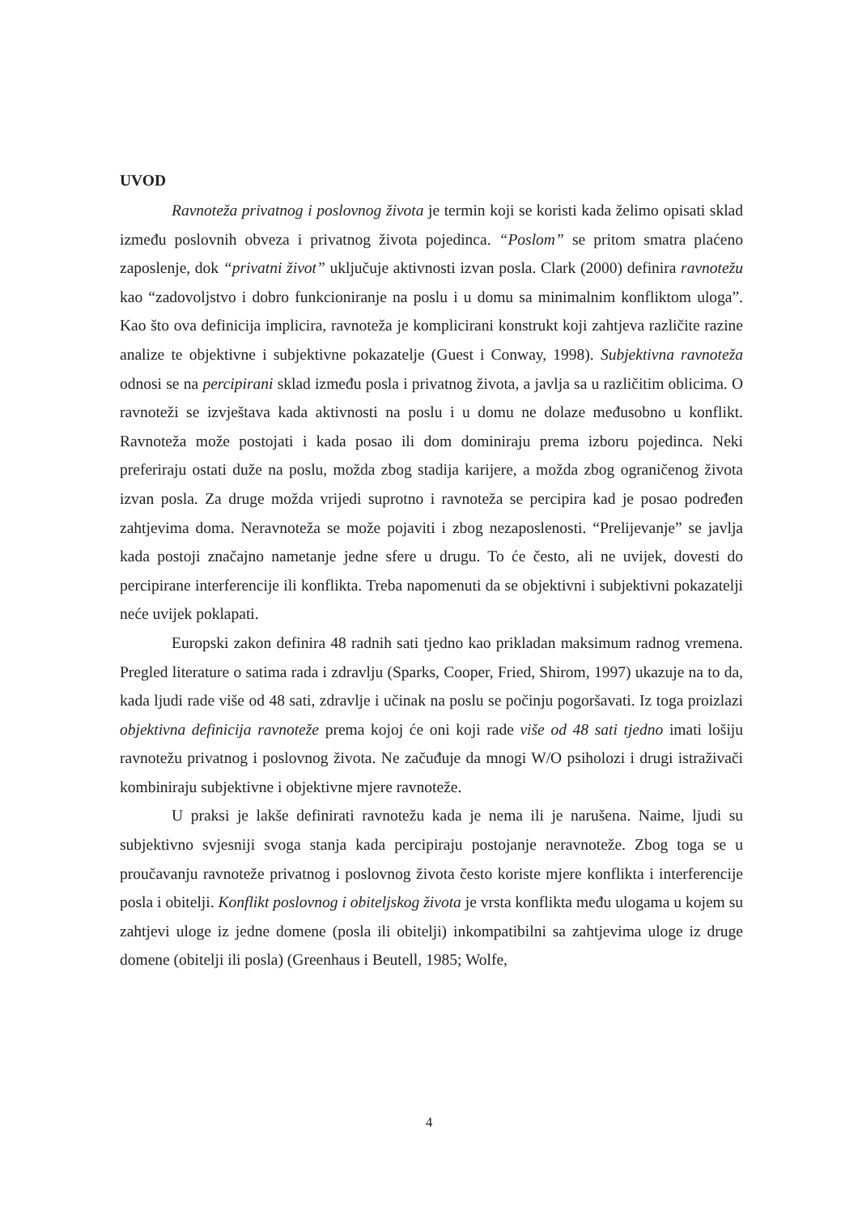UVOD
Ravnoteža privatnog i poslovnog života je termin koji se koristi kada želimo opisati sklad između poslovnih obveza i privatnog života pojedinca. “Poslom” se pritom smatra plaćeno zaposlenje, dok “privatni život” uključuje aktivnosti izvan posla. Clark (2000) definira ravnotežu kao “zadovoljstvo i dobro funkcioniranje na poslu i u domu sa minimalnim konfliktom uloga”. Kao što ova definicija implicira, ravnoteža je komplicirani konstrukt koji zahtjeva različite razine analize te objektivne i subjektivne pokazatelje (Guest i Conway, 1998). Subjektivna ravnoteža odnosi se na percipirani sklad između posla i privatnog života, a javlja sa u različitim oblicima. O ravnoteži se izvještava kada aktivnosti na poslu i u domu ne dolaze međusobno u konflikt. Ravnoteža može postojati i kada posao ili dom dominiraju prema izboru pojedinca. Neki preferiraju ostati duže na poslu, možda zbog stadija karijere, a možda zbog ograničenog života izvan posla. Za druge možda vrijedi suprotno i ravnoteža se percipira kad je posao podređen zahtjevima doma. Neravnoteža se može pojaviti i zbog nezaposlenosti. “Prelijevanje” se javlja kada postoji značajno nametanje jedne sfere u drugu. To će često, ali ne uvijek, dovesti do percipirane interferencije ili konflikta. Treba napomenuti da se objektivni i subjektivni pokazatelji neće uvijek poklapati.
Europski zakon definira 48 radnih sati tjedno kao prikladan maksimum radnog vremena. Pregled literature o satima rada i zdravlju (Sparks, Cooper, Fried, Shirom, 1997) ukazuje na to da, kada ljudi rade više od 48 sati, zdravlje i učinak na poslu se počinju pogoršavati. Iz toga proizlazi objektivna definicija ravnoteže prema kojoj će oni koji rade više od 48 sati tjedno imati lošiju ravnotežu privatnog i poslovnog života. Ne začuđuje da mnogi W/O psiholozi i drugi istraživači kombiniraju subjektivne i objektivne mjere ravnoteže.
U praksi je lakše definirati ravnotežu kada je nema ili je narušena. Naime, ljudi su subjektivno svjesniji svoga stanja kada percipiraju postojanje neravnoteže. Zbog toga se u proučavanju ravnoteže privatnog i poslovnog života često koriste mjere konflikta i interferencije posla i obitelji. Konflikt poslovnog i obiteljskog života je vrsta konflikta među ulogama u kojem su zahtjevi uloge iz jedne domene (posla ili obitelji) inkompatibilni sa zahtjevima uloge iz druge domene (obitelji ili posla) (Greenhaus i Beutell, 1985; Wolfe,
4